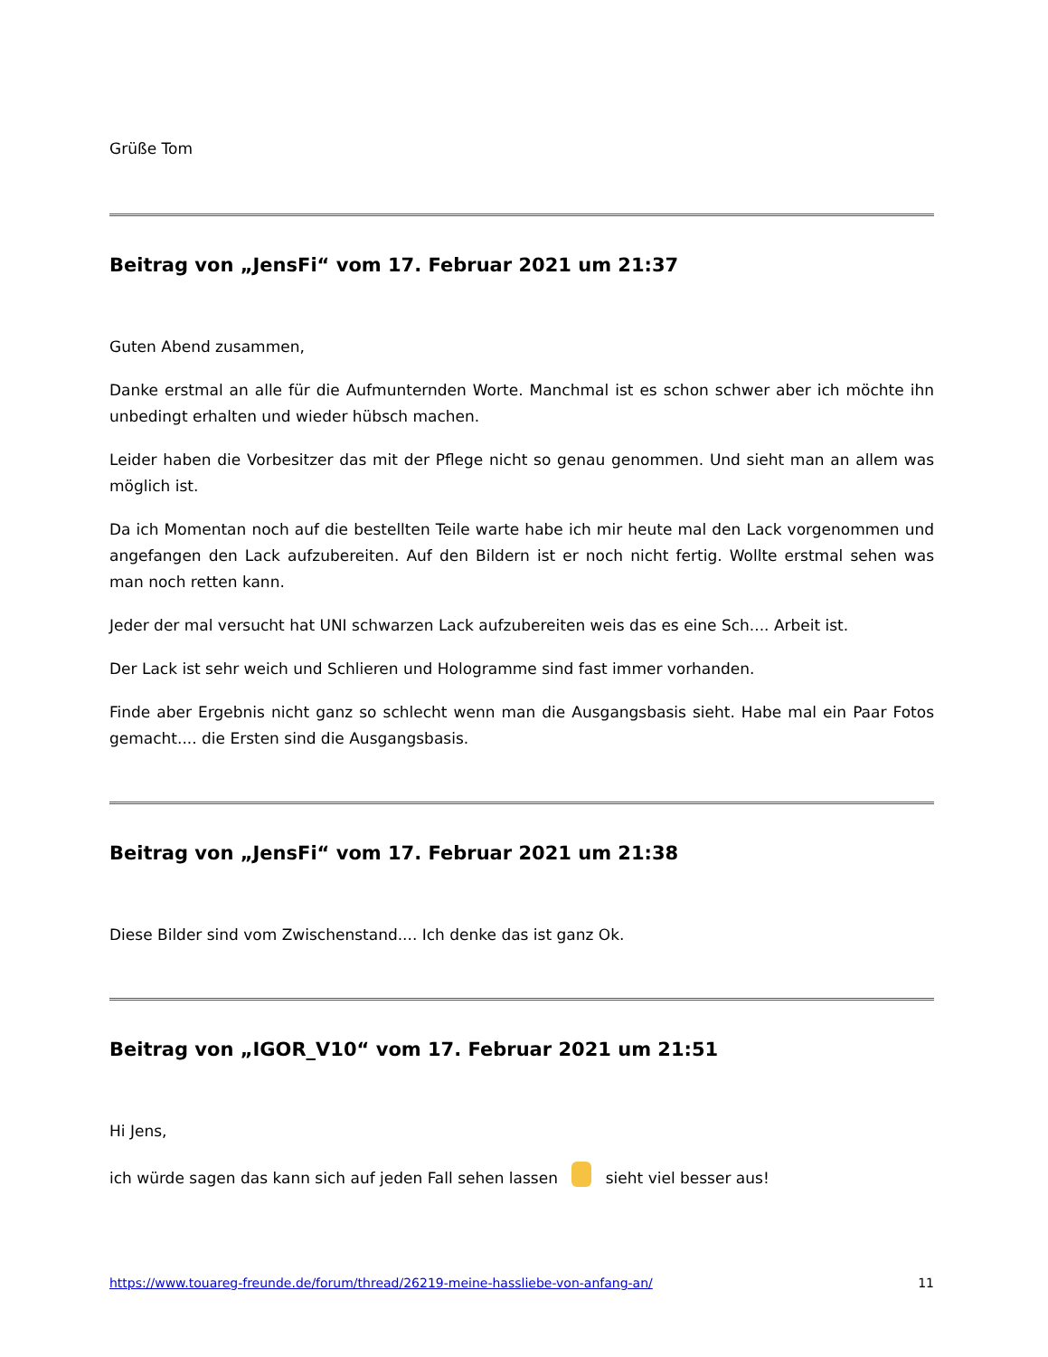Grüße Tom
Beitrag von „JensFi“ vom 17. Februar 2021 um 21:37
Guten Abend zusammen,
Danke erstmal an alle für die Aufmunternden Worte. Manchmal ist es schon schwer aber ich möchte ihn unbedingt erhalten und wieder hübsch machen.
Leider haben die Vorbesitzer das mit der Pflege nicht so genau genommen. Und sieht man an allem was möglich ist.
Da ich Momentan noch auf die bestellten Teile warte habe ich mir heute mal den Lack vorgenommen und angefangen den Lack aufzubereiten. Auf den Bildern ist er noch nicht fertig. Wollte erstmal sehen was man noch retten kann.
Jeder der mal versucht hat UNI schwarzen Lack aufzubereiten weis das es eine Sch.... Arbeit ist.
Der Lack ist sehr weich und Schlieren und Hologramme sind fast immer vorhanden.
Finde aber Ergebnis nicht ganz so schlecht wenn man die Ausgangsbasis sieht. Habe mal ein Paar Fotos gemacht.... die Ersten sind die Ausgangsbasis.
Beitrag von „JensFi“ vom 17. Februar 2021 um 21:38
Diese Bilder sind vom Zwischenstand.... Ich denke das ist ganz Ok.
Beitrag von „IGOR_V10“ vom 17. Februar 2021 um 21:51
Hi Jens,
ich würde sagen das kann sich auf jeden Fall sehen lassen sieht viel besser aus!
https://www.touareg-freunde.de/forum/thread/26219-meine-hassliebe-von-anfang-an/ 11